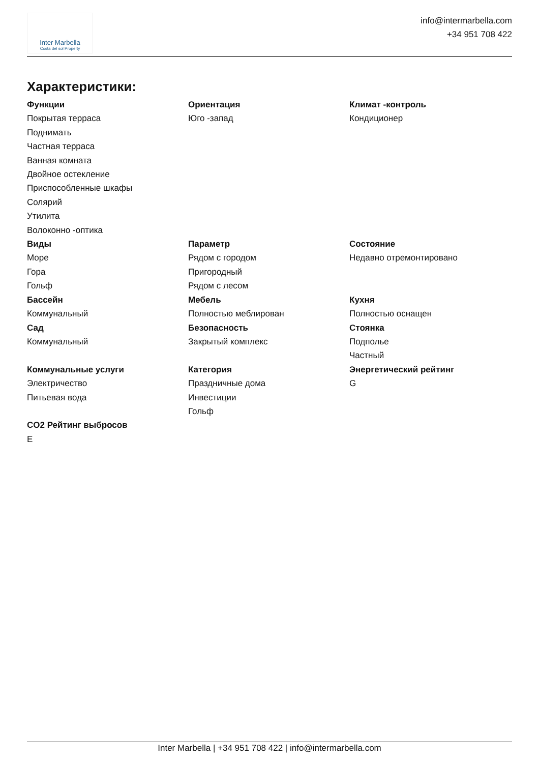Inter Marbella
Costa del sol Property
info@intermarbella.com
+34 951 708 422
Характеристики:
Функции
Покрытая терраса
Поднимать
Частная терраса
Ванная комната
Двойное остекление
Приспособленные шкафы
Солярий
Утилита
Волоконно -оптика
Ориентация
Юго -запад
Климат -контроль
Кондиционер
Виды
Море
Гора
Гольф
Параметр
Рядом с городом
Пригородный
Рядом с лесом
Состояние
Недавно отремонтировано
Бассейн
Коммунальный
Мебель
Полностью меблирован
Кухня
Полностью оснащен
Сад
Коммунальный
Безопасность
Закрытый комплекс
Стоянка
Подполье
Частный
Коммунальные услуги
Электричество
Питьевая вода
Категория
Праздничные дома
Инвестиции
Гольф
Энергетический рейтинг
G
CO2 Рейтинг выбросов
E
Inter Marbella | +34 951 708 422 | info@intermarbella.com